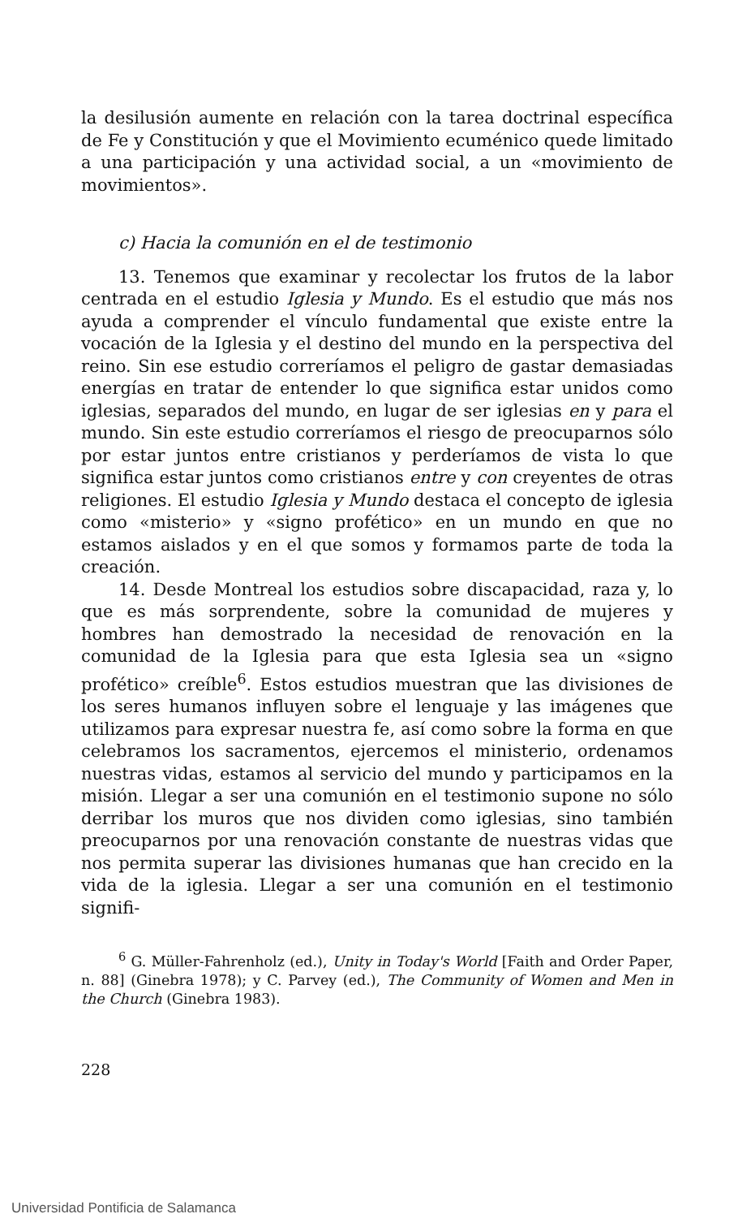la desilusión aumente en relación con la tarea doctrinal específica de Fe y Constitución y que el Movimiento ecuménico quede limitado a una participación y una actividad social, a un «movimiento de movimientos».
c) Hacia la comunión en el de testimonio
13. Tenemos que examinar y recolectar los frutos de la labor centrada en el estudio Iglesia y Mundo. Es el estudio que más nos ayuda a comprender el vínculo fundamental que existe entre la vocación de la Iglesia y el destino del mundo en la perspectiva del reino. Sin ese estudio correríamos el peligro de gastar demasiadas energías en tratar de entender lo que significa estar unidos como iglesias, separados del mundo, en lugar de ser iglesias en y para el mundo. Sin este estudio correríamos el riesgo de preocuparnos sólo por estar juntos entre cristianos y perderíamos de vista lo que significa estar juntos como cristianos entre y con creyentes de otras religiones. El estudio Iglesia y Mundo destaca el concepto de iglesia como «misterio» y «signo profético» en un mundo en que no estamos aislados y en el que somos y formamos parte de toda la creación.
14. Desde Montreal los estudios sobre discapacidad, raza y, lo que es más sorprendente, sobre la comunidad de mujeres y hombres han demostrado la necesidad de renovación en la comunidad de la Iglesia para que esta Iglesia sea un «signo profético» creíble<sup>6</sup>. Estos estudios muestran que las divisiones de los seres humanos influyen sobre el lenguaje y las imágenes que utilizamos para expresar nuestra fe, así como sobre la forma en que celebramos los sacramentos, ejercemos el ministerio, ordenamos nuestras vidas, estamos al servicio del mundo y participamos en la misión. Llegar a ser una comunión en el testimonio supone no sólo derribar los muros que nos dividen como iglesias, sino también preocuparnos por una renovación constante de nuestras vidas que nos permita superar las divisiones humanas que han crecido en la vida de la iglesia. Llegar a ser una comunión en el testimonio signifi-
<sup>6</sup> G. Müller-Fahrenholz (ed.), Unity in Today's World [Faith and Order Paper, n. 88] (Ginebra 1978); y C. Parvey (ed.), The Community of Women and Men in the Church (Ginebra 1983).
228
Universidad Pontificia de Salamanca